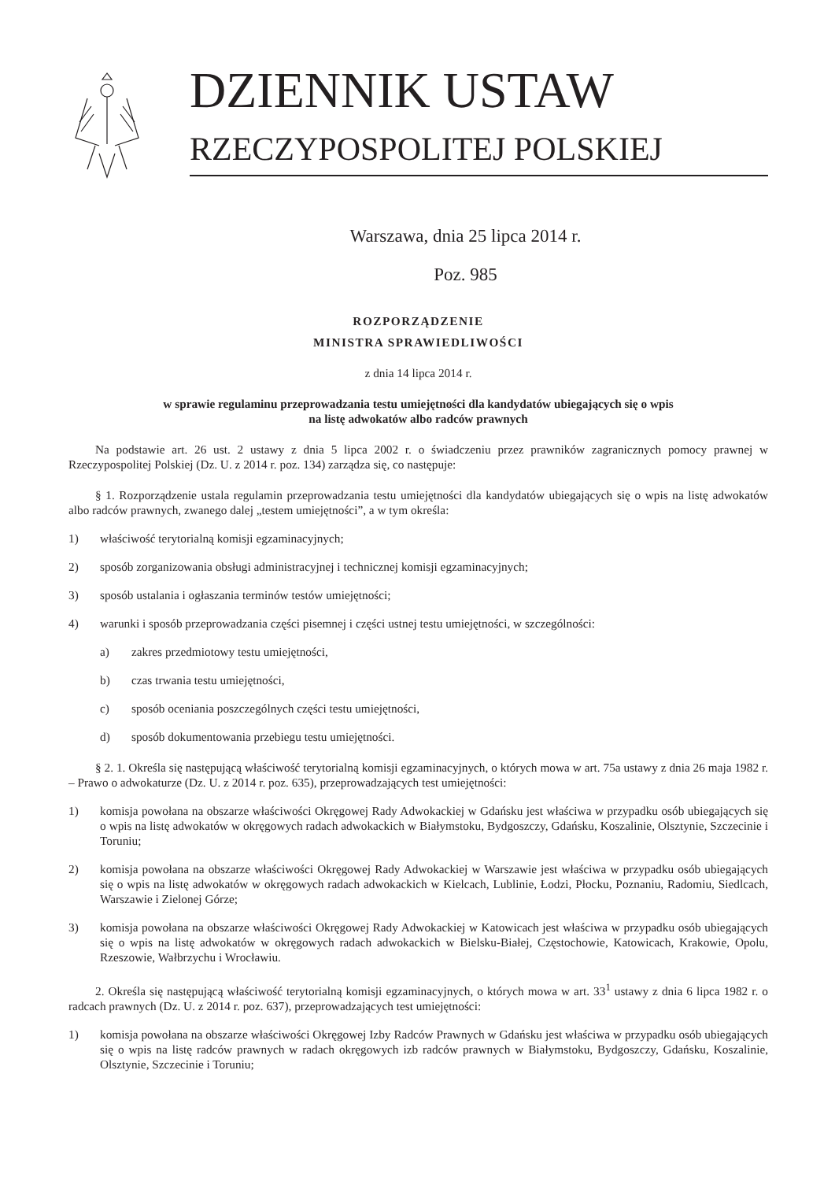DZIENNIK USTAW
RZECZYPOSPOLITEJ POLSKIEJ
Warszawa, dnia 25 lipca 2014 r.
Poz. 985
ROZPORZĄDZENIE
MINISTRA SPRAWIEDLIWOŚCI
z dnia 14 lipca 2014 r.
w sprawie regulaminu przeprowadzania testu umiejętności dla kandydatów ubiegających się o wpis
na listę adwokatów albo radców prawnych
Na podstawie art. 26 ust. 2 ustawy z dnia 5 lipca 2002 r. o świadczeniu przez prawników zagranicznych pomocy prawnej w Rzeczypospolitej Polskiej (Dz. U. z 2014 r. poz. 134) zarządza się, co następuje:
§ 1. Rozporządzenie ustala regulamin przeprowadzania testu umiejętności dla kandydatów ubiegających się o wpis na listę adwokatów albo radców prawnych, zwanego dalej „testem umiejętności”, a w tym określa:
1) właściwość terytorialną komisji egzaminacyjnych;
2) sposób zorganizowania obsługi administracyjnej i technicznej komisji egzaminacyjnych;
3) sposób ustalania i ogłaszania terminów testów umiejętności;
4) warunki i sposób przeprowadzania części pisemnej i części ustnej testu umiejętności, w szczególności:
a) zakres przedmiotowy testu umiejętności,
b) czas trwania testu umiejętności,
c) sposób oceniania poszczególnych części testu umiejętności,
d) sposób dokumentowania przebiegu testu umiejętności.
§ 2. 1. Określa się następującą właściwość terytorialną komisji egzaminacyjnych, o których mowa w art. 75a ustawy z dnia 26 maja 1982 r. – Prawo o adwokaturze (Dz. U. z 2014 r. poz. 635), przeprowadzających test umiejętności:
1) komisja powołana na obszarze właściwości Okręgowej Rady Adwokackiej w Gdańsku jest właściwa w przypadku osób ubiegających się o wpis na listę adwokatów w okręgowych radach adwokackich w Białymstoku, Bydgoszczy, Gdańsku, Koszalinie, Olsztynie, Szczecinie i Toruniu;
2) komisja powołana na obszarze właściwości Okręgowej Rady Adwokackiej w Warszawie jest właściwa w przypadku osób ubiegających się o wpis na listę adwokatów w okręgowych radach adwokackich w Kielcach, Lublinie, Łodzi, Płocku, Poznaniu, Radomiu, Siedlcach, Warszawie i Zielonej Górze;
3) komisja powołana na obszarze właściwości Okręgowej Rady Adwokackiej w Katowicach jest właściwa w przypadku osób ubiegających się o wpis na listę adwokatów w okręgowych radach adwokackich w Bielsku-Białej, Częstochowie, Katowicach, Krakowie, Opolu, Rzeszowie, Wałbrzychu i Wrocławiu.
2. Określa się następującą właściwość terytorialną komisji egzaminacyjnych, o których mowa w art. 33<sup>1</sup> ustawy z dnia 6 lipca 1982 r. o radcach prawnych (Dz. U. z 2014 r. poz. 637), przeprowadzających test umiejętności:
1) komisja powołana na obszarze właściwości Okręgowej Izby Radców Prawnych w Gdańsku jest właściwa w przypadku osób ubiegających się o wpis na listę radców prawnych w radach okręgowych izb radców prawnych w Białymstoku, Bydgoszczy, Gdańsku, Koszalinie, Olsztynie, Szczecinie i Toruniu;